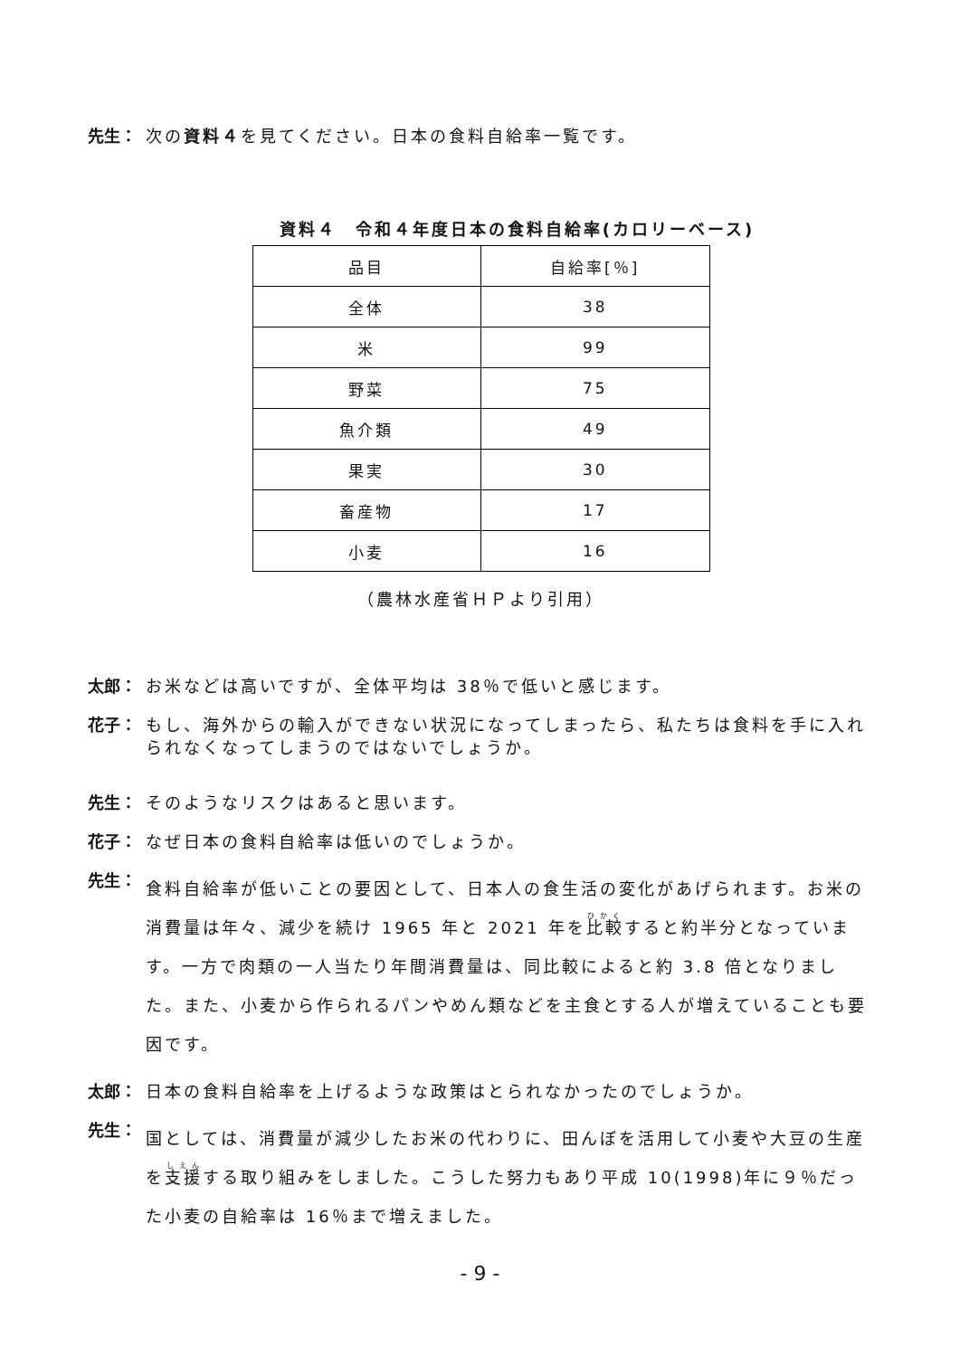先生： 次の資料４を見てください。日本の食料自給率一覧です。
資料４　令和４年度日本の食料自給率(カロリーベース)
| 品目 | 自給率[％] |
| 全体 | 38 |
| 米 | 99 |
| 野菜 | 75 |
| 魚介類 | 49 |
| 果実 | 30 |
| 畜産物 | 17 |
| 小麦 | 16 |
（農林水産省ＨＰより引用）
太郎： お米などは高いですが、全体平均は 38％で低いと感じます。
花子： もし、海外からの輸入ができない状況になってしまったら、私たちは食料を手に入れられなくなってしまうのではないでしょうか。
先生： そのようなリスクはあると思います。
花子： なぜ日本の食料自給率は低いのでしょうか。
先生： 食料自給率が低いことの要因として、日本人の食生活の変化があげられます。お米の消費量は年々、減少を続け 1965 年と 2021 年を比較すると約半分となっています。一方で肉類の一人当たり年間消費量は、同比較によると約 3.8 倍となりました。また、小麦から作られるパンやめん類などを主食とする人が増えていることも要因です。
太郎： 日本の食料自給率を上げるような政策はとられなかったのでしょうか。
先生： 国としては、消費量が減少したお米の代わりに、田んぼを活用して小麦や大豆の生産を支援する取り組みをしました。こうした努力もあり平成 10(1998)年に９％だった小麦の自給率は 16％まで増えました。
- 9 -